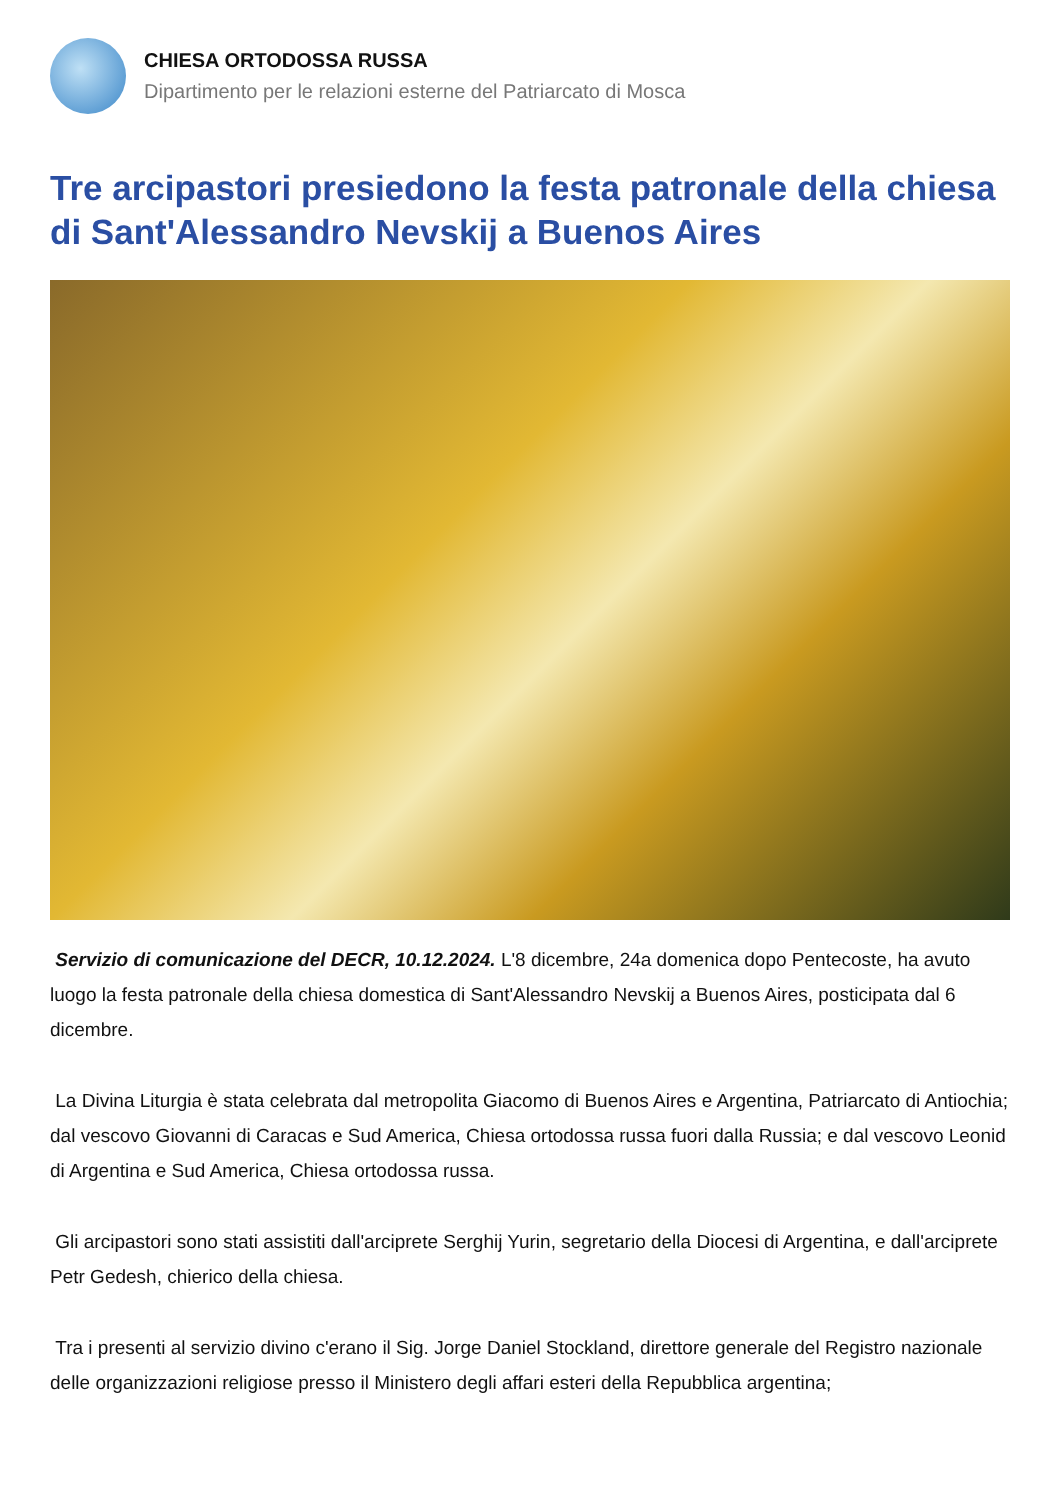CHIESA ORTODOSSA RUSSA
Dipartimento per le relazioni esterne del Patriarcato di Mosca
Tre arcipastori presiedono la festa patronale della chiesa di Sant'Alessandro Nevskij a Buenos Aires
Servizio di comunicazione del DECR, 10.12.2024. L'8 dicembre, 24a domenica dopo Pentecoste, ha avuto luogo la festa patronale della chiesa domestica di Sant'Alessandro Nevskij a Buenos Aires, posticipata dal 6 dicembre.
La Divina Liturgia è stata celebrata dal metropolita Giacomo di Buenos Aires e Argentina, Patriarcato di Antiochia; dal vescovo Giovanni di Caracas e Sud America, Chiesa ortodossa russa fuori dalla Russia; e dal vescovo Leonid di Argentina e Sud America, Chiesa ortodossa russa.
Gli arcipastori sono stati assistiti dall'arciprete Serghij Yurin, segretario della Diocesi di Argentina, e dall'arciprete Petr Gedesh, chierico della chiesa.
Tra i presenti al servizio divino c'erano il Sig. Jorge Daniel Stockland, direttore generale del Registro nazionale delle organizzazioni religiose presso il Ministero degli affari esteri della Repubblica argentina;